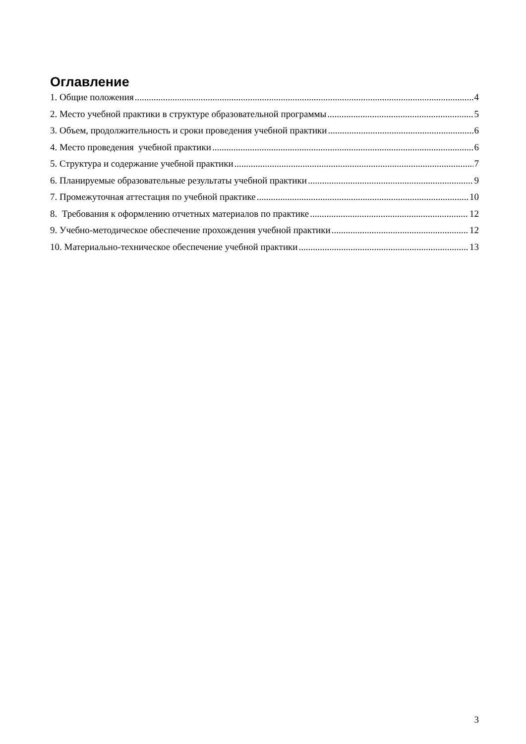Оглавление
1. Общие положения 4
2. Место учебной практики в структуре образовательной программы 5
3. Объем, продолжительность и сроки проведения учебной практики 6
4. Место проведения учебной практики 6
5. Структура и содержание учебной практики 7
6. Планируемые образовательные результаты учебной практики 9
7. Промежуточная аттестация по учебной практике 10
8. Требования к оформлению отчетных материалов по практике 12
9. Учебно-методическое обеспечение прохождения учебной практики 12
10. Материально-техническое обеспечение учебной практики 13
3